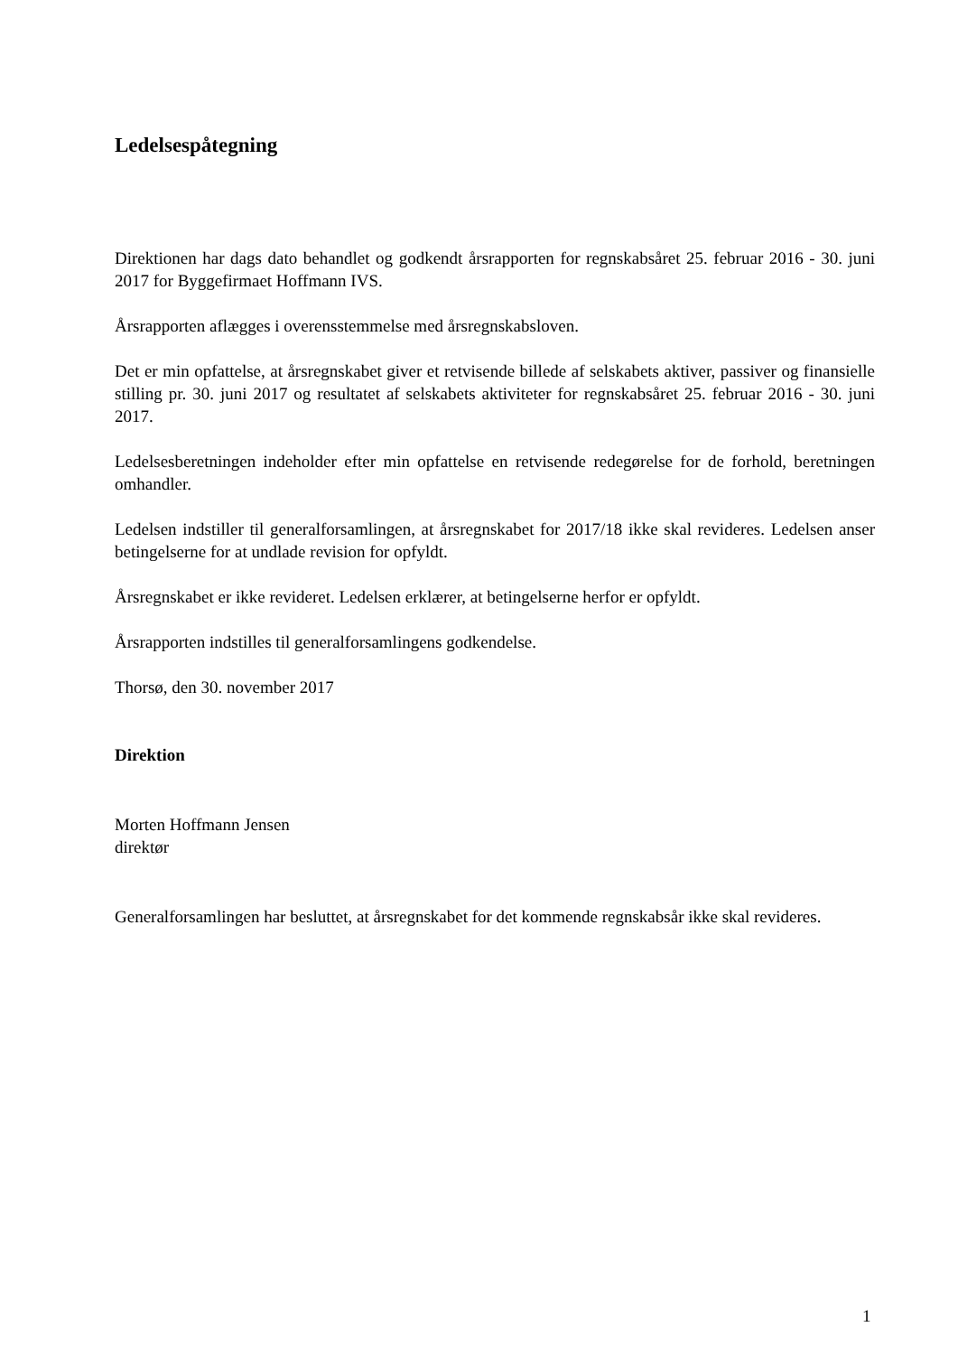Ledelsespåtegning
Direktionen har dags dato behandlet og godkendt årsrapporten for regnskabsåret 25. februar 2016 - 30. juni 2017 for Byggefirmaet Hoffmann IVS.
Årsrapporten aflægges i overensstemmelse med årsregnskabsloven.
Det er min opfattelse, at årsregnskabet giver et retvisende billede af selskabets aktiver, passiver og finansielle stilling pr. 30. juni 2017 og resultatet af selskabets aktiviteter for regnskabsåret 25. februar 2016 - 30. juni 2017.
Ledelsesberetningen indeholder efter min opfattelse en retvisende redegørelse for de forhold, beretningen omhandler.
Ledelsen indstiller til generalforsamlingen, at årsregnskabet for 2017/18 ikke skal revideres. Ledelsen anser betingelserne for at undlade revision for opfyldt.
Årsregnskabet er ikke revideret. Ledelsen erklærer, at betingelserne herfor er opfyldt.
Årsrapporten indstilles til generalforsamlingens godkendelse.
Thorsø, den 30. november 2017
Direktion
Morten Hoffmann Jensen
direktør
Generalforsamlingen har besluttet, at årsregnskabet for det kommende regnskabsår ikke skal revideres.
1